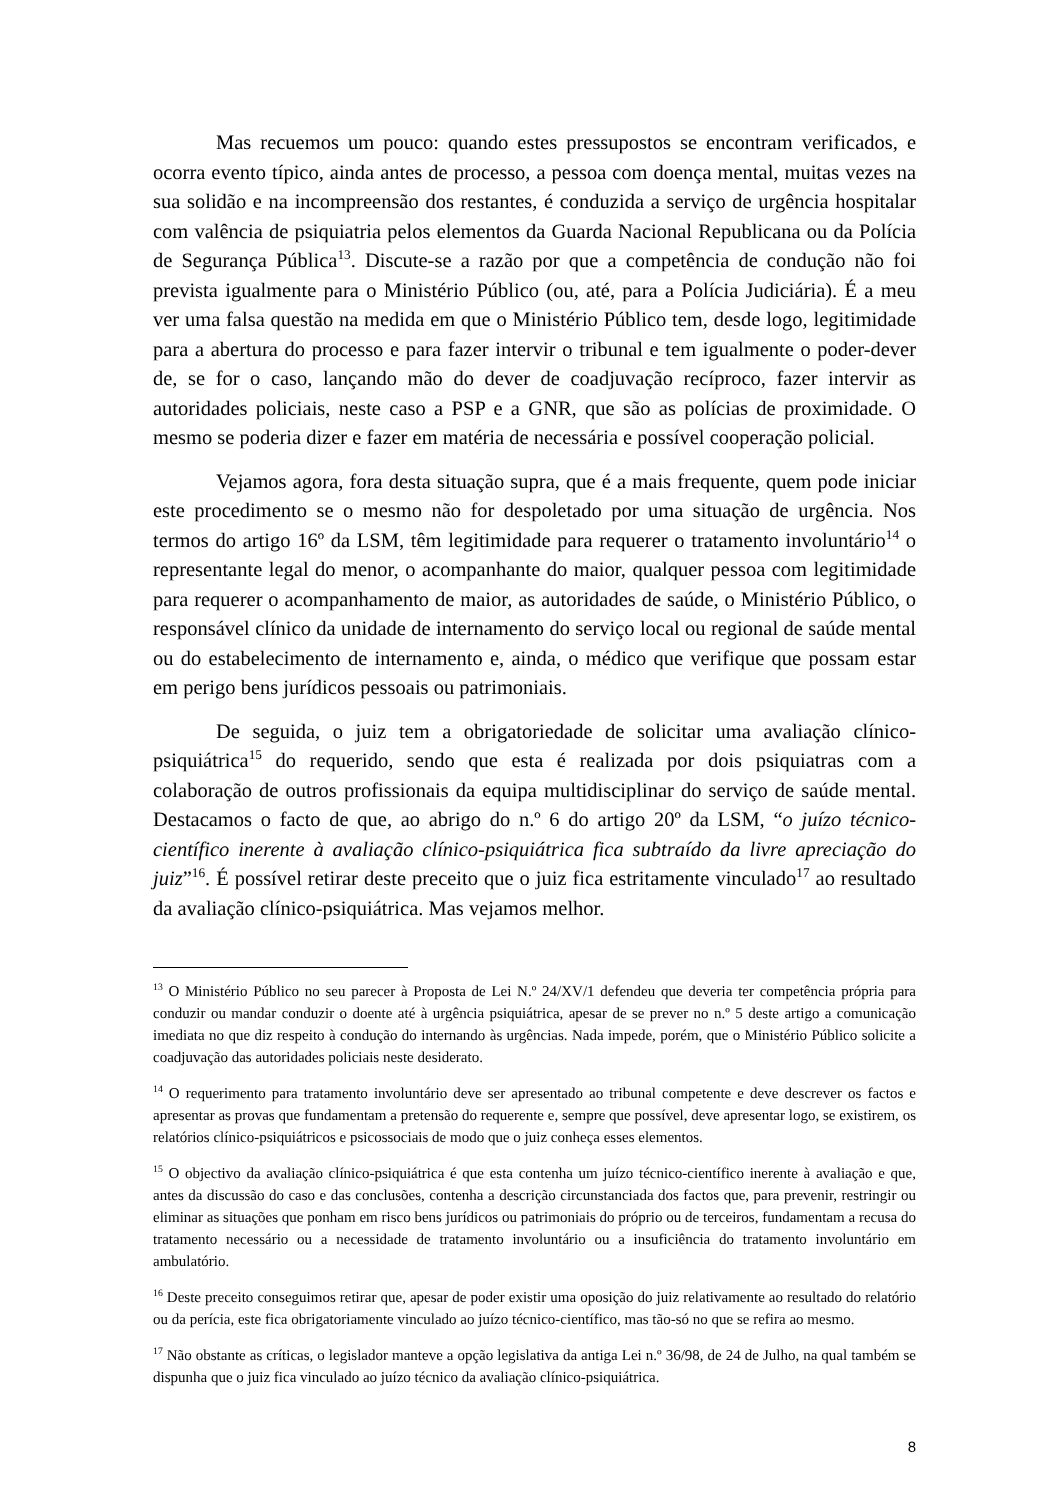Mas recuemos um pouco: quando estes pressupostos se encontram verificados, e ocorra evento típico, ainda antes de processo, a pessoa com doença mental, muitas vezes na sua solidão e na incompreensão dos restantes, é conduzida a serviço de urgência hospitalar com valência de psiquiatria pelos elementos da Guarda Nacional Republicana ou da Polícia de Segurança Pública<sup>13</sup>. Discute-se a razão por que a competência de condução não foi prevista igualmente para o Ministério Público (ou, até, para a Polícia Judiciária). É a meu ver uma falsa questão na medida em que o Ministério Público tem, desde logo, legitimidade para a abertura do processo e para fazer intervir o tribunal e tem igualmente o poder-dever de, se for o caso, lançando mão do dever de coadjuvação recíproco, fazer intervir as autoridades policiais, neste caso a PSP e a GNR, que são as polícias de proximidade. O mesmo se poderia dizer e fazer em matéria de necessária e possível cooperação policial.
Vejamos agora, fora desta situação supra, que é a mais frequente, quem pode iniciar este procedimento se o mesmo não for despoletado por uma situação de urgência. Nos termos do artigo 16º da LSM, têm legitimidade para requerer o tratamento involuntário<sup>14</sup> o representante legal do menor, o acompanhante do maior, qualquer pessoa com legitimidade para requerer o acompanhamento de maior, as autoridades de saúde, o Ministério Público, o responsável clínico da unidade de internamento do serviço local ou regional de saúde mental ou do estabelecimento de internamento e, ainda, o médico que verifique que possam estar em perigo bens jurídicos pessoais ou patrimoniais.
De seguida, o juiz tem a obrigatoriedade de solicitar uma avaliação clínico-psiquiátrica<sup>15</sup> do requerido, sendo que esta é realizada por dois psiquiatras com a colaboração de outros profissionais da equipa multidisciplinar do serviço de saúde mental. Destacamos o facto de que, ao abrigo do n.º 6 do artigo 20º da LSM, “o juízo técnico-científico inerente à avaliação clínico-psiquiátrica fica subtraído da livre apreciação do juiz”<sup>16</sup>. É possível retirar deste preceito que o juiz fica estritamente vinculado<sup>17</sup> ao resultado da avaliação clínico-psiquiátrica. Mas vejamos melhor.
<sup>13</sup> O Ministério Público no seu parecer à Proposta de Lei N.º 24/XV/1 defendeu que deveria ter competência própria para conduzir ou mandar conduzir o doente até à urgência psiquiátrica, apesar de se prever no n.º 5 deste artigo a comunicação imediata no que diz respeito à condução do internando às urgências. Nada impede, porém, que o Ministério Público solicite a coadjuvação das autoridades policiais neste desiderato.
<sup>14</sup> O requerimento para tratamento involuntário deve ser apresentado ao tribunal competente e deve descrever os factos e apresentar as provas que fundamentam a pretensão do requerente e, sempre que possível, deve apresentar logo, se existirem, os relatórios clínico-psiquiátricos e psicossociais de modo que o juiz conheça esses elementos.
<sup>15</sup> O objectivo da avaliação clínico-psiquiátrica é que esta contenha um juízo técnico-científico inerente à avaliação e que, antes da discussão do caso e das conclusões, contenha a descrição circunstanciada dos factos que, para prevenir, restringir ou eliminar as situações que ponham em risco bens jurídicos ou patrimoniais do próprio ou de terceiros, fundamentam a recusa do tratamento necessário ou a necessidade de tratamento involuntário ou a insuficiência do tratamento involuntário em ambulatório.
<sup>16</sup> Deste preceito conseguimos retirar que, apesar de poder existir uma oposição do juiz relativamente ao resultado do relatório ou da perícia, este fica obrigatoriamente vinculado ao juízo técnico-científico, mas tão-só no que se refira ao mesmo.
<sup>17</sup> Não obstante as críticas, o legislador manteve a opção legislativa da antiga Lei n.º 36/98, de 24 de Julho, na qual também se dispunha que o juiz fica vinculado ao juízo técnico da avaliação clínico-psiquiátrica.
8